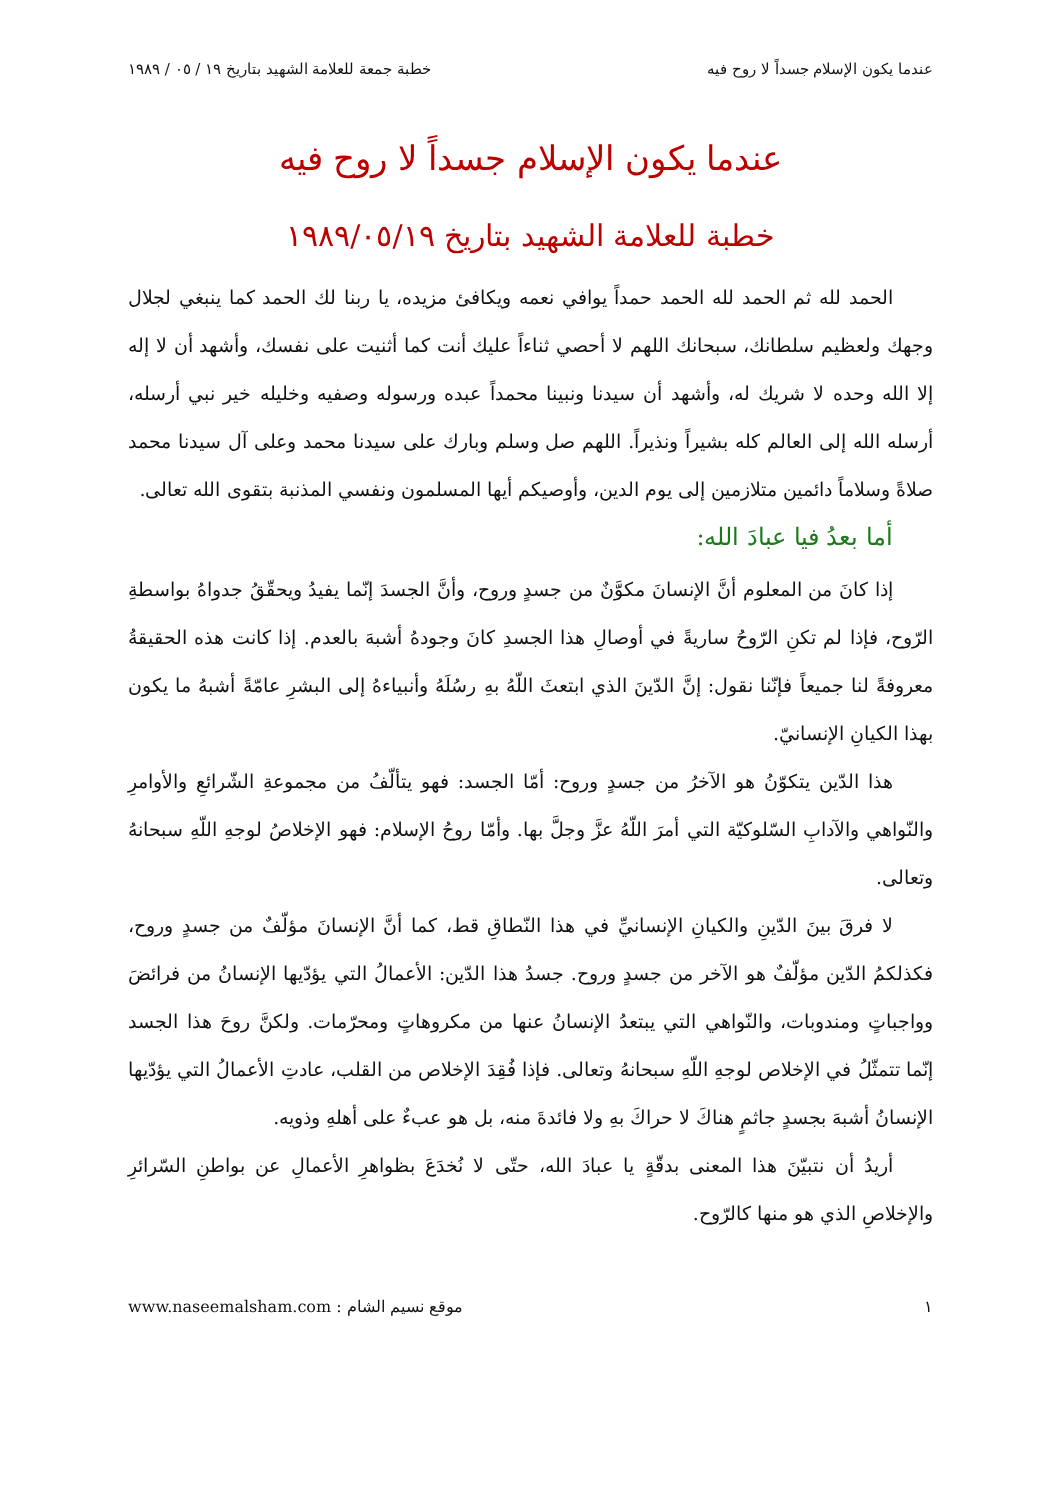عندما يكون الإسلام جسداً لا روح فيه خطبة جمعة للعلامة الشهيد بتاريخ ١٩ / ٠٥ / ١٩٨٩
عندما يكون الإسلام جسداً لا روح فيه
خطبة للعلامة الشهيد بتاريخ ١٩٨٩/٠٥/١٩
الحمد لله ثم الحمد لله الحمد حمداً يوافي نعمه ويكافئ مزيده، يا ربنا لك الحمد كما ينبغي لجلال وجهك ولعظيم سلطانك، سبحانك اللهم لا أحصي ثناءاً عليك أنت كما أثنيت على نفسك، وأشهد أن لا إله إلا الله وحده لا شريك له، وأشهد أن سيدنا ونبينا محمداً عبده ورسوله وصفيه وخليله خير نبي أرسله، أرسله الله إلى العالم كله بشيراً ونذيراً. اللهم صل وسلم وبارك على سيدنا محمد وعلى آل سيدنا محمد صلاةً وسلاماً دائمين متلازمين إلى يوم الدين، وأوصيكم أيها المسلمون ونفسي المذنبة بتقوى الله تعالى.
أما بعدُ فيا عبادَ الله:
إذا كانَ من المعلوم أنَّ الإنسانَ مكوَّنٌ من جسدٍ وروح، وأنَّ الجسدَ إنّما يفيدُ ويحقّقُ جدواهُ بواسطةِ الرّوح، فإذا لم تكنِ الرّوحُ ساريةً في أوصالِ هذا الجسدِ كانَ وجودهُ أشبهَ بالعدم. إذا كانت هذه الحقيقةُ معروفةً لنا جميعاً فإنّنا نقول: إنَّ الدّينَ الذي ابتعثَ اللّهُ بهِ رسُلَهُ وأنبياءهُ إلى البشرِ عامّةً أشبهُ ما يكون بهذا الكيانِ الإنسانيّ.
هذا الدّين يتكوّنُ هو الآخرُ من جسدٍ وروح: أمّا الجسد: فهو يتألّفُ من مجموعةِ الشّرائعِ والأوامرِ والنّواهي والآدابِ السّلوكيّة التي أمرَ اللّهُ عزَّ وجلَّ بها. وأمّا روحُ الإسلام: فهو الإخلاصُ لوجهِ اللّهِ سبحانهُ وتعالى.
لا فرقَ بينَ الدّينِ والكيانِ الإنسانيِّ في هذا النّطاقِ قط، كما أنَّ الإنسانَ مؤلّفٌ من جسدٍ وروح، فكذلكمُ الدّين مؤلّفٌ هو الآخر من جسدٍ وروح. جسدُ هذا الدّين: الأعمالُ التي يؤدّيها الإنسانُ من فرائضَ وواجباتٍ ومندوبات، والنّواهي التي يبتعدُ الإنسانُ عنها من مكروهاتٍ ومحرّمات. ولكنَّ روحَ هذا الجسد إنّما تتمثّلُ في الإخلاص لوجهِ اللّهِ سبحانهُ وتعالى. فإذا فُقِدَ الإخلاص من القلب، عادتِ الأعمالُ التي يؤدّيها الإنسانُ أشبهَ بجسدٍ جاثمٍ هناكَ لا حراكَ بهِ ولا فائدةَ منه، بل هو عبءٌ على أهلهِ وذويه.
أريدُ أن نتبيّنَ هذا المعنى بدقّةٍ يا عبادَ الله، حتّى لا نُخدَعَ بظواهرِ الأعمالِ عن بواطنِ السّرائرِ والإخلاصِ الذي هو منها كالرّوح.
١ موقع نسيم الشام : www.naseemalsham.com